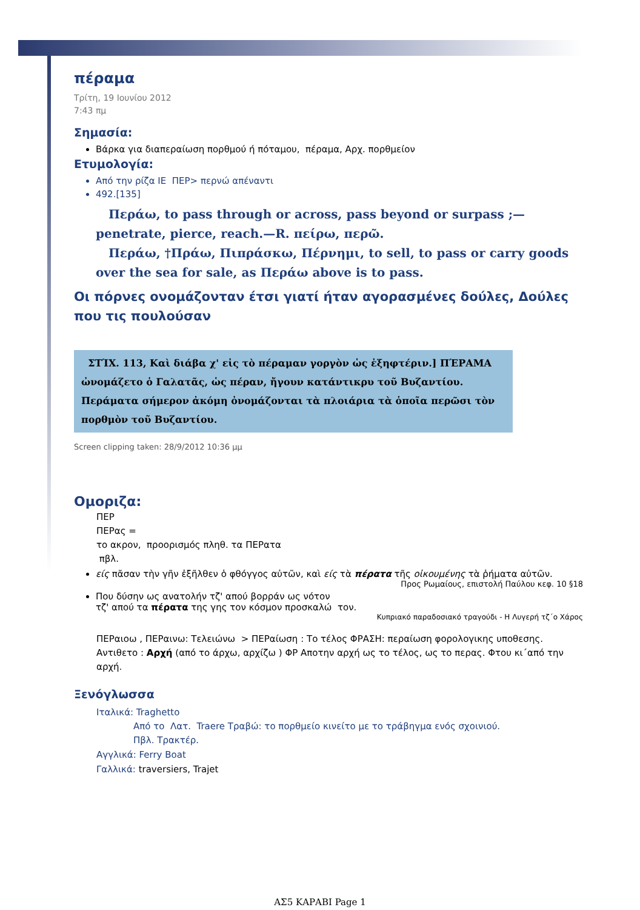πέραμα
Τρίτη, 19 Ιουνίου 2012
7:43 πμ
Σημασία:
Βάρκα για διαπεραίωση πορθμού ή πόταμου, πέραμα, Αρχ. πορθμείον
Ετυμολογία:
Από την ρίζα ΙΕ ΠΕΡ> περνώ απέναντι
492.[135]
Περάω, to pass through or across, pass beyond or surpass ;— penetrate, pierce, reach.—R. πείρω, περῶ.
Περάω, †Πράω, Πιπράσκω, Πέρνημι, to sell, to pass or carry goods over the sea for sale, as Περάω above is to pass.
Οι πόρνες ονομάζονταν έτσι γιατί ήταν αγορασμένες δούλες, Δούλες που τις πουλούσαν
ΣΤΊΧ. 113, Καὶ διάβα χ' εἰς τὸ πέραμαν γοργὸν ὡς ἐξηφτέριν.] ΠΈΡΑΜΑ ὠνομάζετο ὁ Γαλατᾶς, ὡς πέραν, ἤγουν κατάντικρυ τοῦ Βυζαντίου. Περάματα σήμερον ἀκόμη ὀνομάζονται τὰ πλοιάρια τὰ ὁποῖα περῶσι τὸν πορθμὸν τοῦ Βυζαντίου.
Screen clipping taken: 28/9/2012 10:36 μμ
Ομοριζα:
ΠΕΡ
ΠΕΡας =
το ακρον, προορισμός πληθ. τα ΠΕΡατα
πβλ.
είς πᾶσαν τὴν γῆν ἐξῆλθεν ὁ φθόγγος αὐτῶν, καὶ είς τὰ πέρατα τῆς οἰκουμένης τὰ ῥήματα αὐτῶν.
Προς Ρωμαίους, επιστολή Παύλου κεφ. 10 §18
Που δύσην ως ανατολήν τζ' απού βορράν ως νότον
τζ' απού τα πέρατα της γης τον κόσμον προσκαλώ τον.
Κυπριακό παραδοσιακό τραγούδι - Η Λυγερή τζ΄ο Χάρος
ΠΕΡαιοω , ΠΕΡαινω: Τελειώνω > ΠΕΡαίωση : Το τέλος ΦΡΑΣΗ: περαίωση φορολογικης υποθεσης. Αντιθετο : Αρχή (από το άρχω, αρχίζω ) ΦΡ Αποτην αρχή ως το τέλος, ως το περας. Φτου κι΄από την αρχή.
Ξενόγλωσσα
Ιταλικά: Traghetto
Από το Λατ. Traere Τραβώ: το πορθμείο κινείτο με το τράβηγμα ενός σχοινιού.
Πβλ. Τρακτέρ.
Αγγλικά: Ferry Boat
Γαλλικά: traversiers, Trajet
ΑΣ5 ΚΑΡΑΒΙ Page 1